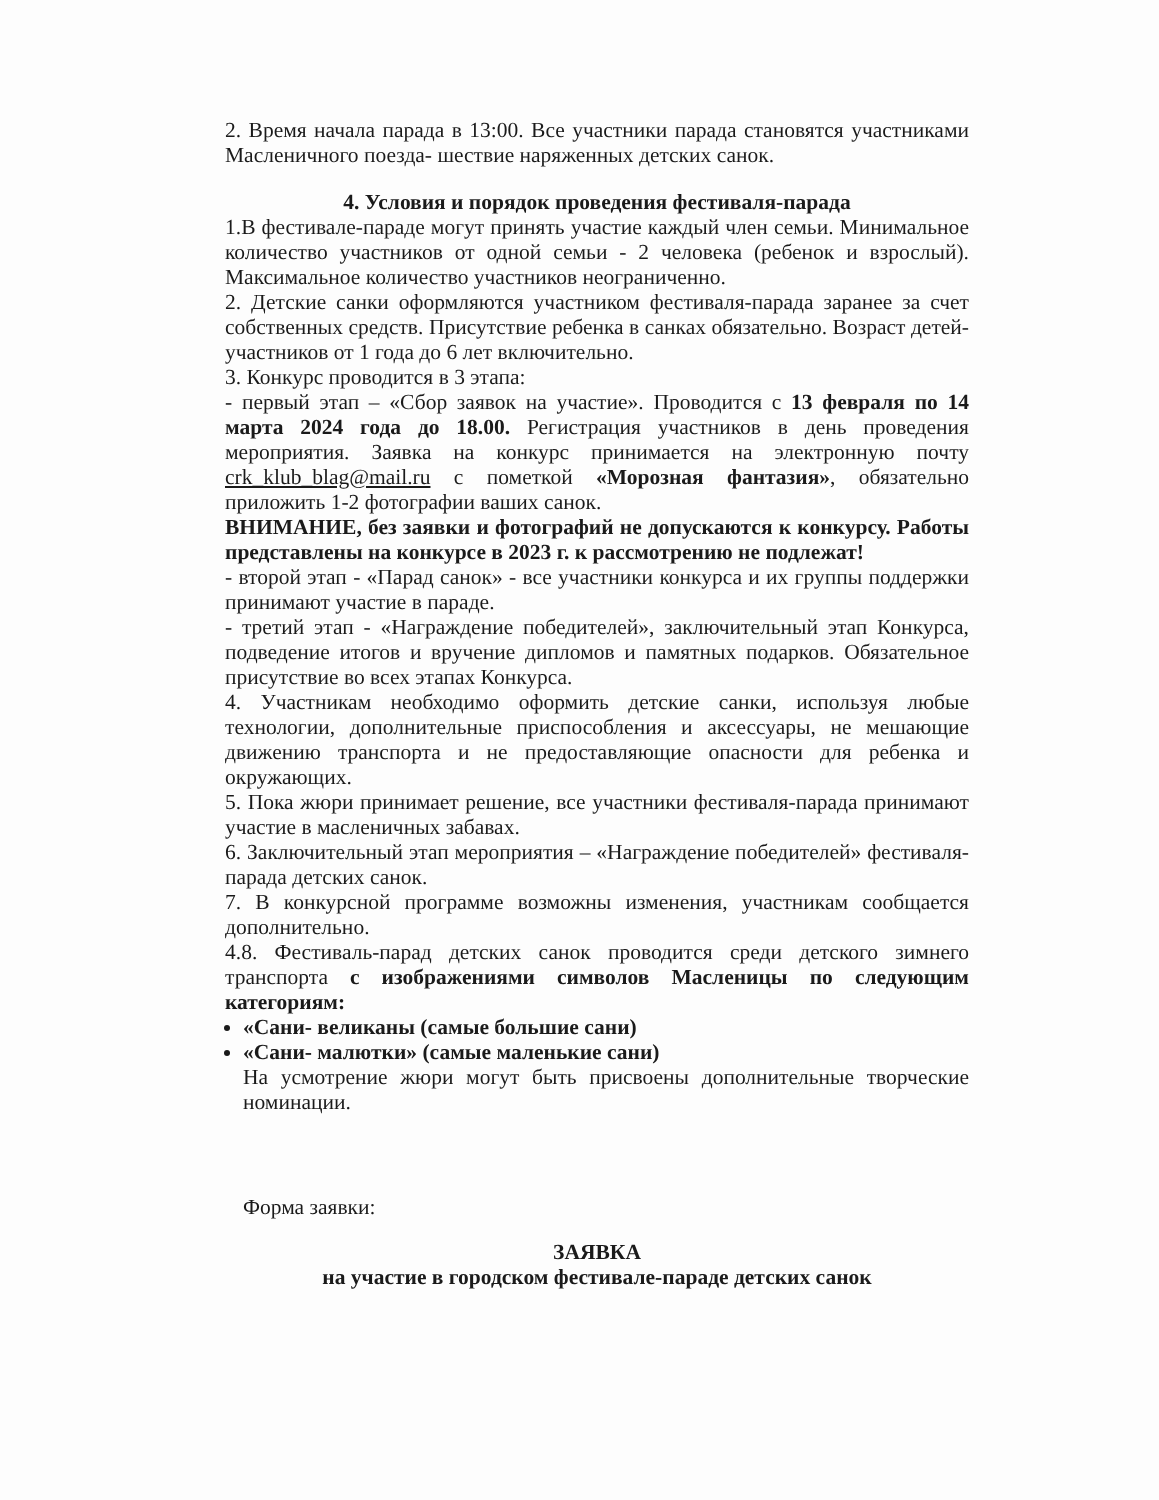2. Время начала парада в 13:00. Все участники парада становятся участниками Масленичного поезда- шествие наряженных детских санок.
4. Условия и порядок проведения фестиваля-парада
1.В фестивале-параде могут принять участие каждый член семьи. Минимальное количество участников от одной семьи - 2 человека (ребенок и взрослый). Максимальное количество участников неограниченно.
2. Детские санки оформляются участником фестиваля-парада заранее за счет собственных средств. Присутствие ребенка в санках обязательно. Возраст детей-участников от 1 года до 6 лет включительно.
3. Конкурс проводится в 3 этапа:
- первый этап – «Сбор заявок на участие». Проводится с 13 февраля по 14 марта 2024 года до 18.00. Регистрация участников в день проведения мероприятия. Заявка на конкурс принимается на электронную почту crk_klub_blag@mail.ru с пометкой «Морозная фантазия», обязательно приложить 1-2 фотографии ваших санок.
ВНИМАНИЕ, без заявки и фотографий не допускаются к конкурсу. Работы представлены на конкурсе в 2023 г. к рассмотрению не подлежат!
- второй этап - «Парад санок» - все участники конкурса и их группы поддержки принимают участие в параде.
- третий этап - «Награждение победителей», заключительный этап Конкурса, подведение итогов и вручение дипломов и памятных подарков. Обязательное присутствие во всех этапах Конкурса.
4. Участникам необходимо оформить детские санки, используя любые технологии, дополнительные приспособления и аксессуары, не мешающие движению транспорта и не предоставляющие опасности для ребенка и окружающих.
5. Пока жюри принимает решение, все участники фестиваля-парада принимают участие в масленичных забавах.
6. Заключительный этап мероприятия – «Награждение победителей» фестиваля-парада детских санок.
7. В конкурсной программе возможны изменения, участникам сообщается дополнительно.
4.8. Фестиваль-парад детских санок проводится среди детского зимнего транспорта с изображениями символов Масленицы по следующим категориям:
«Сани- великаны (самые большие сани)
«Сани- малютки» (самые маленькие сани)
На усмотрение жюри могут быть присвоены дополнительные творческие номинации.
Форма заявки:
ЗАЯВКА
на участие в городском фестивале-параде детских санок